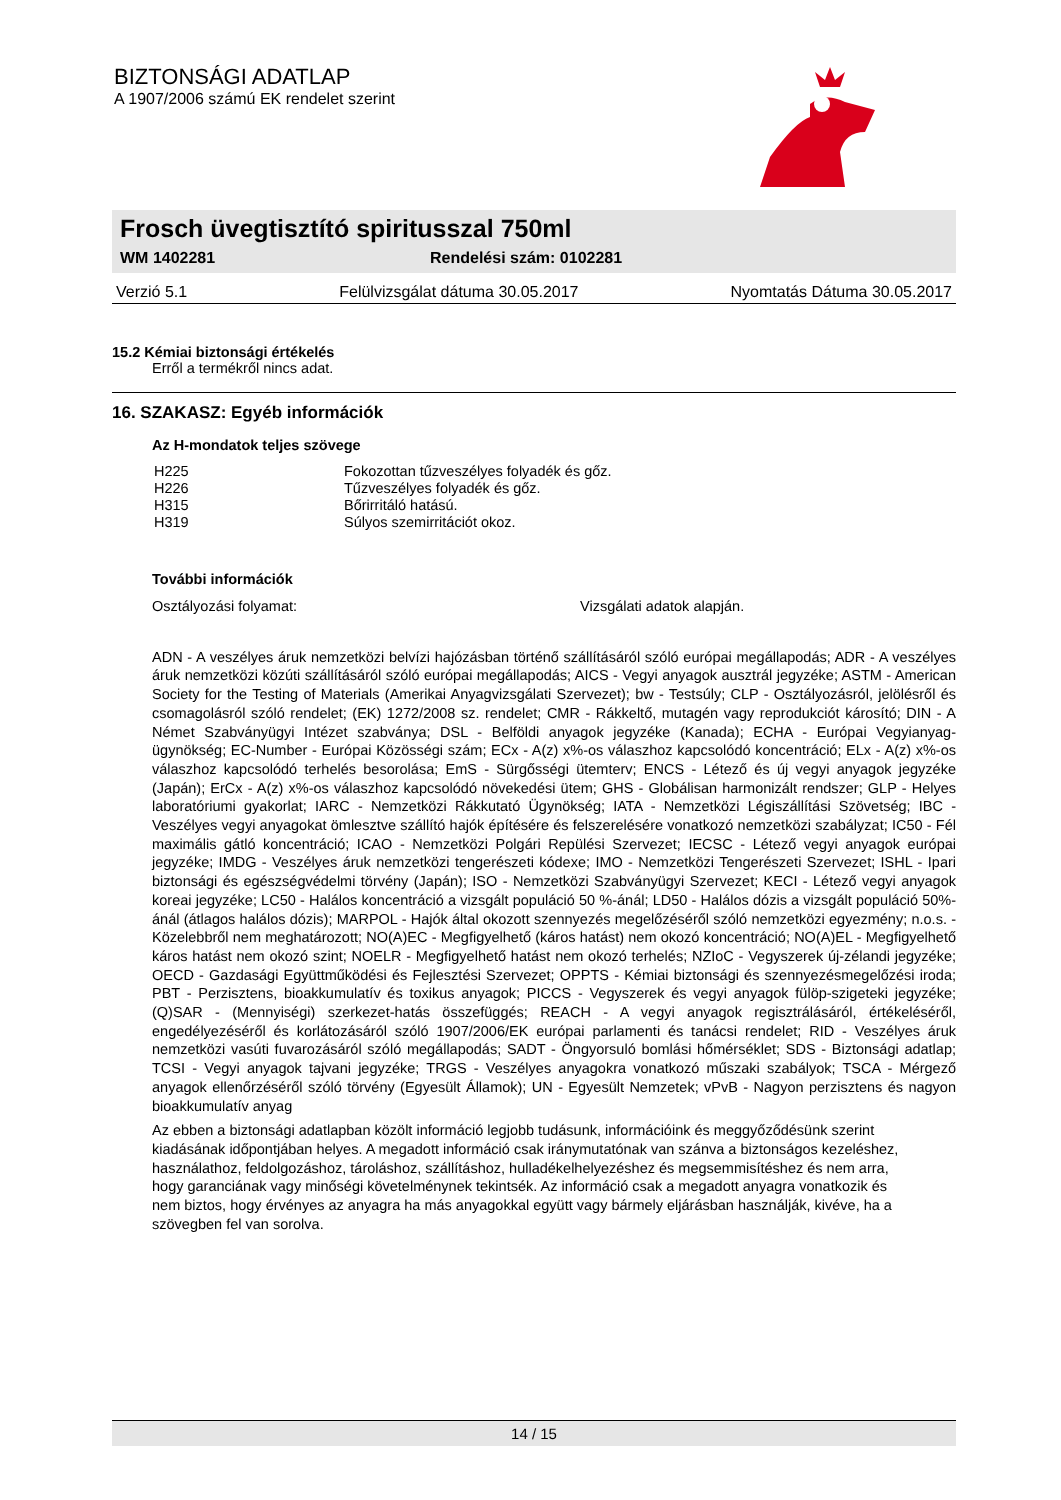BIZTONSÁGI ADATLAP
A 1907/2006 számú EK rendelet szerint
Frosch üvegtisztító spiritusszal 750ml
WM 1402281 Rendelési szám: 0102281
Verzió 5.1 Felülvizsgálat dátuma 30.05.2017 Nyomtatás Dátuma 30.05.2017
15.2 Kémiai biztonsági értékelés
Erről a termékről nincs adat.
16. SZAKASZ: Egyéb információk
Az H-mondatok teljes szövege
| H225 | Fokozottan tűzveszélyes folyadék és gőz. |
| H226 | Tűzveszélyes folyadék és gőz. |
| H315 | Bőrirritáló hatású. |
| H319 | Súlyos szemirritációt okoz. |
További információk
Osztályozási folyamat: Vizsgálati adatok alapján.
ADN - A veszélyes áruk nemzetközi belvízi hajózásban történő szállításáról szóló európai megállapodás; ADR - A veszélyes áruk nemzetközi közúti szállításáról szóló európai megállapodás; AICS - Vegyi anyagok ausztrál jegyzéke; ASTM - American Society for the Testing of Materials (Amerikai Anyagvizsgálati Szervezet); bw - Testsúly; CLP - Osztályozásról, jelölésről és csomagolásról szóló rendelet; (EK) 1272/2008 sz. rendelet; CMR - Rákkeltő, mutagén vagy reprodukciót károsító; DIN - A Német Szabványügyi Intézet szabványa; DSL - Belföldi anyagok jegyzéke (Kanada); ECHA - Európai Vegyianyag-ügynökség; EC-Number - Európai Közösségi szám; ECx - A(z) x%-os válaszhoz kapcsolódó koncentráció; ELx - A(z) x%-os válaszhoz kapcsolódó terhelés besorolása; EmS - Sürgősségi ütemterv; ENCS - Létező és új vegyi anyagok jegyzéke (Japán); ErCx - A(z) x%-os válaszhoz kapcsolódó növekedési ütem; GHS - Globálisan harmonizált rendszer; GLP - Helyes laboratóriumi gyakorlat; IARC - Nemzetközi Rákkutató Ügynökség; IATA - Nemzetközi Légiszállítási Szövetség; IBC - Veszélyes vegyi anyagokat ömlesztve szállító hajók építésére és felszerelésére vonatkozó nemzetközi szabályzat; IC50 - Fél maximális gátló koncentráció; ICAO - Nemzetközi Polgári Repülési Szervezet; IECSC - Létező vegyi anyagok európai jegyzéke; IMDG - Veszélyes áruk nemzetközi tengerészeti kódexe; IMO - Nemzetközi Tengerészeti Szervezet; ISHL - Ipari biztonsági és egészségvédelmi törvény (Japán); ISO - Nemzetközi Szabványügyi Szervezet; KECI - Létező vegyi anyagok koreai jegyzéke; LC50 - Halálos koncentráció a vizsgált populáció 50 %-ánál; LD50 - Halálos dózis a vizsgált populáció 50%-ánál (átlagos halálos dózis); MARPOL - Hajók által okozott szennyezés megelőzéséről szóló nemzetközi egyezmény; n.o.s. - Közelebbről nem meghatározott; NO(A)EC - Megfigyelhető (káros hatást) nem okozó koncentráció; NO(A)EL - Megfigyelhető káros hatást nem okozó szint; NOELR - Megfigyelhető hatást nem okozó terhelés; NZIoC - Vegyszerek új-zélandi jegyzéke; OECD - Gazdasági Együttműködési és Fejlesztési Szervezet; OPPTS - Kémiai biztonsági és szennyezésmegelőzési iroda; PBT - Perzisztens, bioakkumulatív és toxikus anyagok; PICCS - Vegyszerek és vegyi anyagok fülöp-szigeteki jegyzéke; (Q)SAR - (Mennyiségi) szerkezet-hatás összefüggés; REACH - A vegyi anyagok regisztrálásáról, értékeléséről, engedélyezéséről és korlátozásáról szóló 1907/2006/EK európai parlamenti és tanácsi rendelet; RID - Veszélyes áruk nemzetközi vasúti fuvarozásáról szóló megállapodás; SADT - Öngyorsuló bomlási hőmérséklet; SDS - Biztonsági adatlap; TCSI - Vegyi anyagok tajvani jegyzéke; TRGS - Veszélyes anyagokra vonatkozó műszaki szabályok; TSCA - Mérgező anyagok ellenőrzéséről szóló törvény (Egyesült Államok); UN - Egyesült Nemzetek; vPvB - Nagyon perzisztens és nagyon bioakkumulatív anyag
Az ebben a biztonsági adatlapban közölt információ legjobb tudásunk, információink és meggyőződésünk szerint kiadásának időpontjában helyes. A megadott információ csak iránymutatónak van szánva a biztonságos kezeléshez, használathoz, feldolgozáshoz, tároláshoz, szállításhoz, hulladékelhelyezéshez és megsemmisítéshez és nem arra, hogy garanciának vagy minőségi követelménynek tekintsék. Az információ csak a megadott anyagra vonatkozik és nem biztos, hogy érvényes az anyagra ha más anyagokkal együtt vagy bármely eljárásban használják, kivéve, ha a szövegben fel van sorolva.
14 / 15